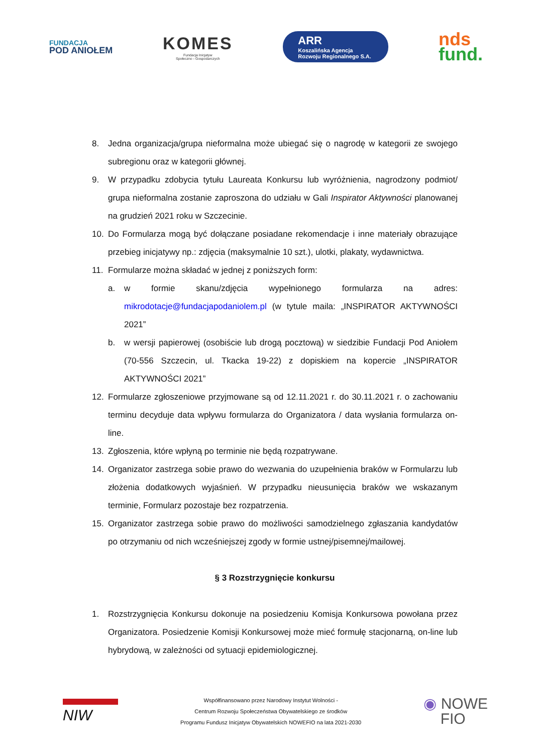FUNDACJA
POD ANIOŁEM
KOMES
Fundacja Inicjatyw
Społeczno - Gospodarczych
ARR
Koszalińska Agencja
Rozwoju Regionalnego S.A.
nds
fund.
8. Jedna organizacja/grupa nieformalna może ubiegać się o nagrodę w kategorii ze swojego subregionu oraz w kategorii głównej.
9. W przypadku zdobycia tytułu Laureata Konkursu lub wyróżnienia, nagrodzony podmiot/ grupa nieformalna zostanie zaproszona do udziału w Gali Inspirator Aktywności planowanej na grudzień 2021 roku w Szczecinie.
10. Do Formularza mogą być dołączane posiadane rekomendacje i inne materiały obrazujące przebieg inicjatywy np.: zdjęcia (maksymalnie 10 szt.), ulotki, plakaty, wydawnictwa.
11. Formularze można składać w jednej z poniższych form:
a. w formie skanu/zdjęcia wypełnionego formularza na adres: mikrodotacje@fundacjapodaniolem.pl (w tytule maila: „INSPIRATOR AKTYWNOŚCI 2021”
b. w wersji papierowej (osobiście lub drogą pocztową) w siedzibie Fundacji Pod Aniołem (70-556 Szczecin, ul. Tkacka 19-22) z dopiskiem na kopercie „INSPIRATOR AKTYWNOŚCI 2021”
12. Formularze zgłoszeniowe przyjmowane są od 12.11.2021 r. do 30.11.2021 r. o zachowaniu terminu decyduje data wpływu formularza do Organizatora / data wysłania formularza on-line.
13. Zgłoszenia, które wpłyną po terminie nie będą rozpatrywane.
14. Organizator zastrzega sobie prawo do wezwania do uzupełnienia braków w Formularzu lub złożenia dodatkowych wyjaśnień. W przypadku nieusunięcia braków we wskazanym terminie, Formularz pozostaje bez rozpatrzenia.
15. Organizator zastrzega sobie prawo do możliwości samodzielnego zgłaszania kandydatów po otrzymaniu od nich wcześniejszej zgody w formie ustnej/pisemnej/mailowej.
§ 3 Rozstrzygnięcie konkursu
1. Rozstrzygnięcia Konkursu dokonuje na posiedzeniu Komisja Konkursowa powołana przez Organizatora. Posiedzenie Komisji Konkursowej może mieć formułę stacjonarną, on-line lub hybrydową, w zależności od sytuacji epidemiologicznej.
NIW
Współfinansowano przez Narodowy Instytut Wolności -
Centrum Rozwoju Społeczeństwa Obywatelskiego ze środków
Programu Fundusz Inicjatyw Obywatelskich NOWEFIO na lata 2021-2030
◉ NOWE
FIO